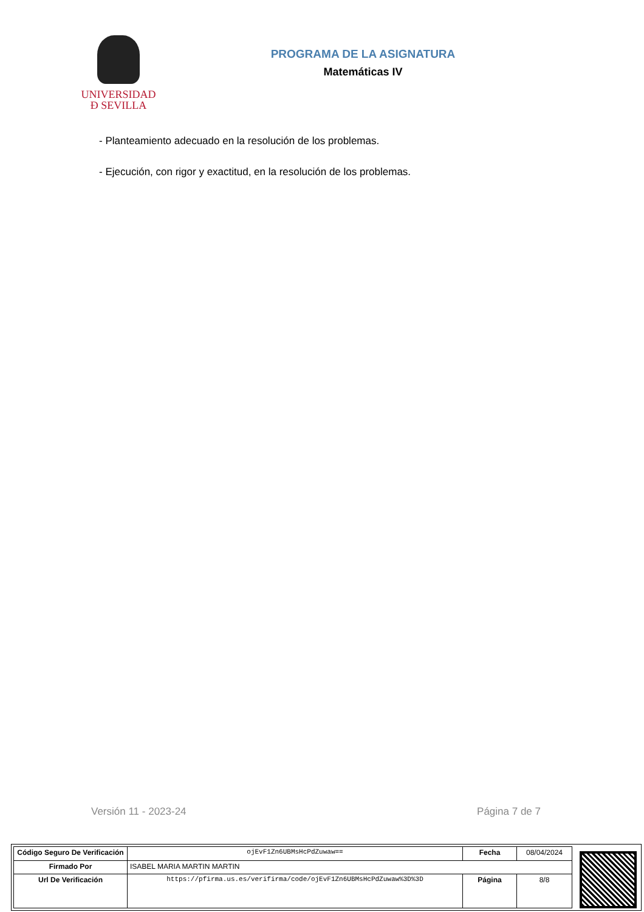UNIVERSIDAD
Đ SEVILLA
PROGRAMA DE LA ASIGNATURA
Matemáticas IV
- Planteamiento adecuado en la resolución de los problemas.
- Ejecución, con rigor y exactitud, en la resolución de los problemas.
Versión 11 - 2023-24 Página 7 de 7
| Código Seguro De Verificación | ojEvF1Zn6UBMsHcPdZuwaw== | Fecha | 08/04/2024 |
| Firmado Por | ISABEL MARIA MARTIN MARTIN | | |
| Url De Verificación | https://pfirma.us.es/verifirma/code/ojEvF1Zn6UBMsHcPdZuwaw%3D%3D | Página | 8/8 |